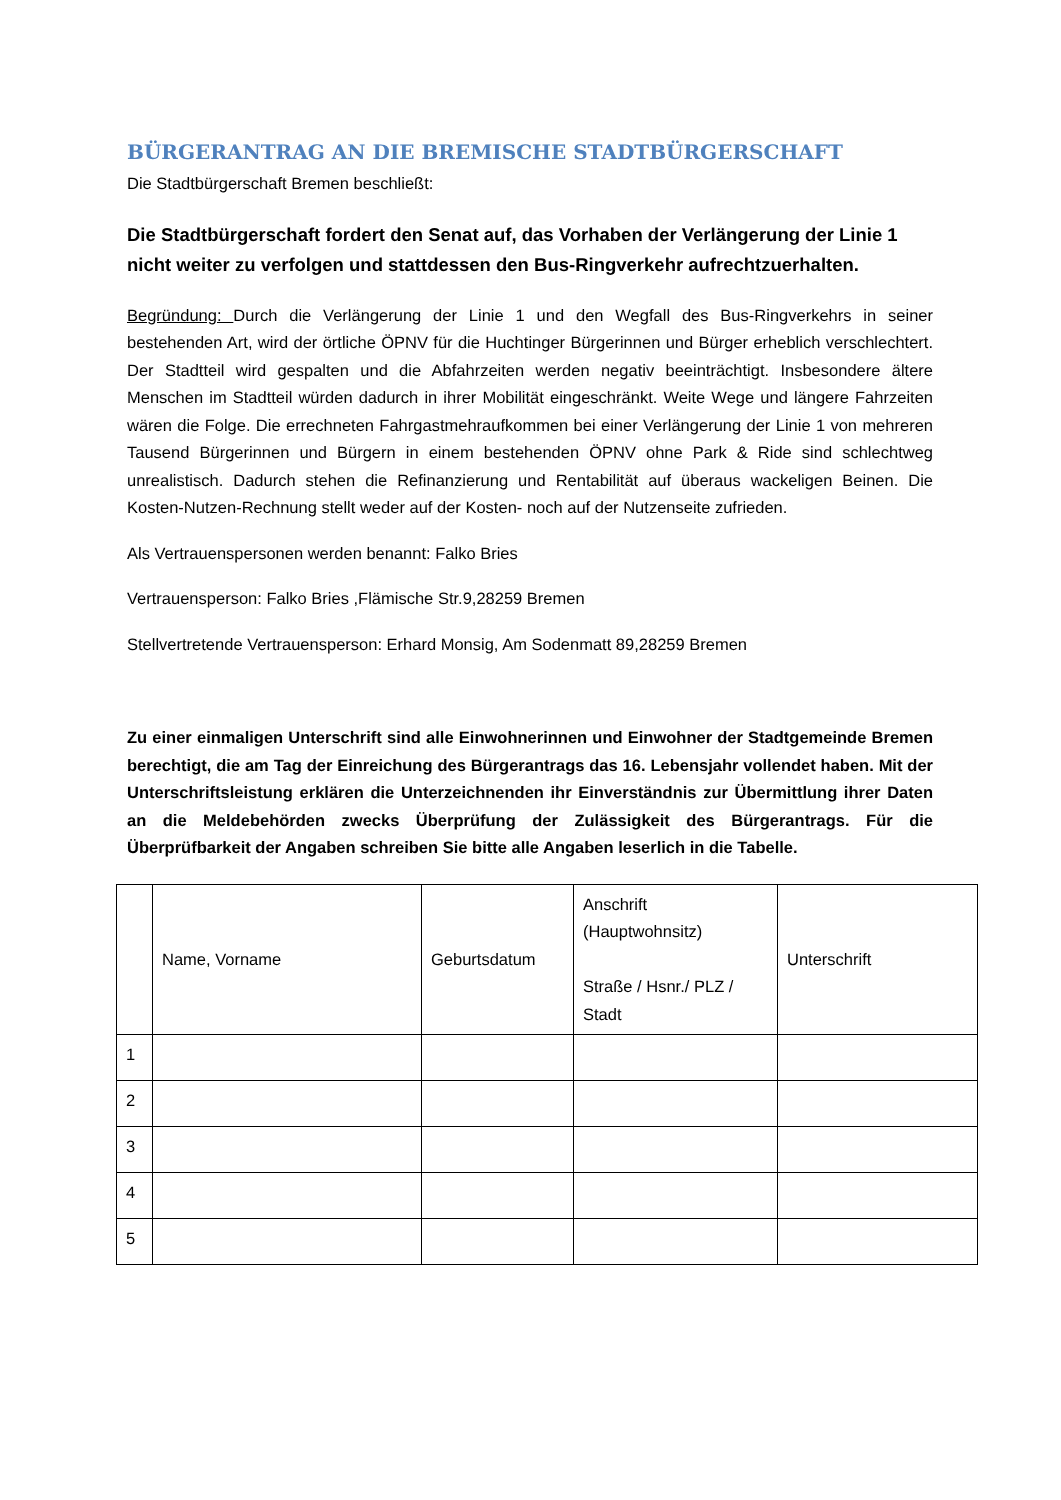BÜRGERANTRAG AN DIE BREMISCHE STADTBÜRGERSCHAFT
Die Stadtbürgerschaft Bremen beschließt:
Die Stadtbürgerschaft fordert den Senat auf, das Vorhaben der Verlängerung der Linie 1 nicht weiter zu verfolgen und stattdessen den Bus-Ringverkehr aufrechtzuerhalten.
Begründung: Durch die Verlängerung der Linie 1 und den Wegfall des Bus-Ringverkehrs in seiner bestehenden Art, wird der örtliche ÖPNV für die Huchtinger Bürgerinnen und Bürger erheblich verschlechtert. Der Stadtteil wird gespalten und die Abfahrzeiten werden negativ beeinträchtigt. Insbesondere ältere Menschen im Stadtteil würden dadurch in ihrer Mobilität eingeschränkt. Weite Wege und längere Fahrzeiten wären die Folge. Die errechneten Fahrgastmehraufkommen bei einer Verlängerung der Linie 1 von mehreren Tausend Bürgerinnen und Bürgern in einem bestehenden ÖPNV ohne Park & Ride sind schlechtweg unrealistisch. Dadurch stehen die Refinanzierung und Rentabilität auf überaus wackeligen Beinen. Die Kosten-Nutzen-Rechnung stellt weder auf der Kosten- noch auf der Nutzenseite zufrieden.
Als Vertrauenspersonen werden benannt: Falko Bries
Vertrauensperson: Falko Bries ,Flämische Str.9,28259 Bremen
Stellvertretende Vertrauensperson: Erhard Monsig, Am Sodenmatt 89,28259 Bremen
Zu einer einmaligen Unterschrift sind alle Einwohnerinnen und Einwohner der Stadtgemeinde Bremen berechtigt, die am Tag der Einreichung des Bürgerantrags das 16. Lebensjahr vollendet haben. Mit der Unterschriftsleistung erklären die Unterzeichnenden ihr Einverständnis zur Übermittlung ihrer Daten an die Meldebehörden zwecks Überprüfung der Zulässigkeit des Bürgerantrags. Für die Überprüfbarkeit der Angaben schreiben Sie bitte alle Angaben leserlich in die Tabelle.
| | Name, Vorname | Geburtsdatum | Anschrift (Hauptwohnsitz) Straße / Hsnr./ PLZ / Stadt | Unterschrift |
| 1 | | | | |
| 2 | | | | |
| 3 | | | | |
| 4 | | | | |
| 5 | | | | |